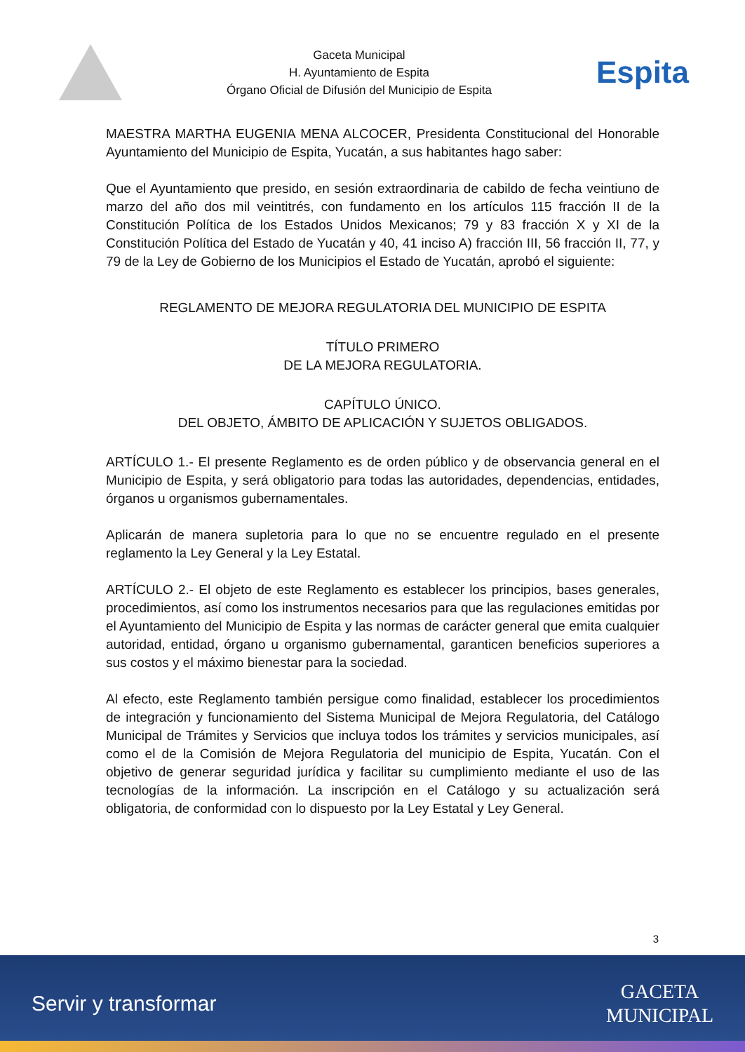Gaceta Municipal
H. Ayuntamiento de Espita
Órgano Oficial de Difusión del Municipio de Espita
Espita
MAESTRA MARTHA EUGENIA MENA ALCOCER, Presidenta Constitucional del Honorable Ayuntamiento del Municipio de Espita, Yucatán, a sus habitantes hago saber:
Que el Ayuntamiento que presido, en sesión extraordinaria de cabildo de fecha veintiuno de marzo del año dos mil veintitrés, con fundamento en los artículos 115 fracción II de la Constitución Política de los Estados Unidos Mexicanos; 79 y 83 fracción X y XI de la Constitución Política del Estado de Yucatán y 40, 41 inciso A) fracción III, 56 fracción II, 77, y 79 de la Ley de Gobierno de los Municipios el Estado de Yucatán, aprobó el siguiente:
REGLAMENTO DE MEJORA REGULATORIA DEL MUNICIPIO DE ESPITA
TÍTULO PRIMERO
DE LA MEJORA REGULATORIA.
CAPÍTULO ÚNICO.
DEL OBJETO, ÁMBITO DE APLICACIÓN Y SUJETOS OBLIGADOS.
ARTÍCULO 1.- El presente Reglamento es de orden público y de observancia general en el Municipio de Espita, y será obligatorio para todas las autoridades, dependencias, entidades, órganos u organismos gubernamentales.
Aplicarán de manera supletoria para lo que no se encuentre regulado en el presente reglamento la Ley General y la Ley Estatal.
ARTÍCULO 2.- El objeto de este Reglamento es establecer los principios, bases generales, procedimientos, así como los instrumentos necesarios para que las regulaciones emitidas por el Ayuntamiento del Municipio de Espita y las normas de carácter general que emita cualquier autoridad, entidad, órgano u organismo gubernamental, garanticen beneficios superiores a sus costos y el máximo bienestar para la sociedad.
Al efecto, este Reglamento también persigue como finalidad, establecer los procedimientos de integración y funcionamiento del Sistema Municipal de Mejora Regulatoria, del Catálogo Municipal de Trámites y Servicios que incluya todos los trámites y servicios municipales, así como el de la Comisión de Mejora Regulatoria del municipio de Espita, Yucatán. Con el objetivo de generar seguridad jurídica y facilitar su cumplimiento mediante el uso de las tecnologías de la información. La inscripción en el Catálogo y su actualización será obligatoria, de conformidad con lo dispuesto por la Ley Estatal y Ley General.
3
Servir y transformar
GACETA
MUNICIPAL